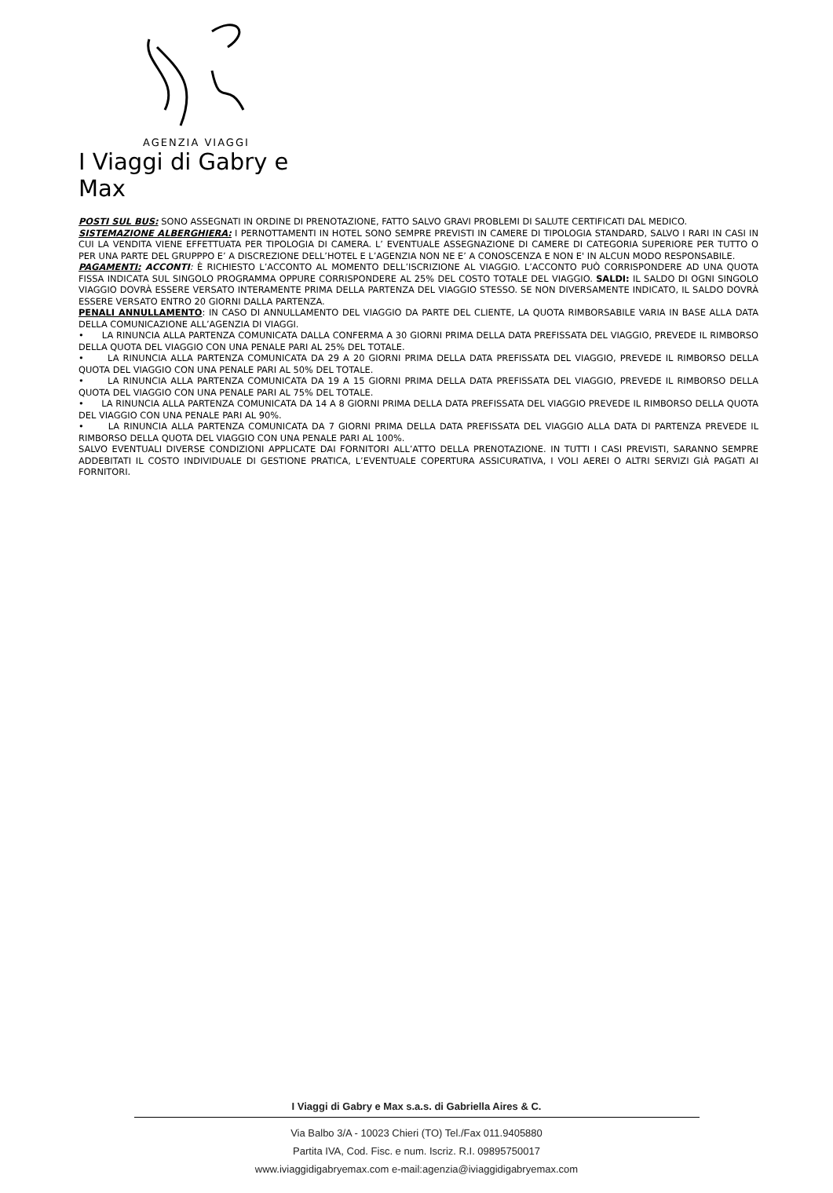AGENZIA VIAGGI
I Viaggi di Gabry e Max
POSTI SUL BUS: SONO ASSEGNATI IN ORDINE DI PRENOTAZIONE, FATTO SALVO GRAVI PROBLEMI DI SALUTE CERTIFICATI DAL MEDICO.
SISTEMAZIONE ALBERGHIERA: I PERNOTTAMENTI IN HOTEL SONO SEMPRE PREVISTI IN CAMERE DI TIPOLOGIA STANDARD, SALVO I RARI IN CASI IN CUI LA VENDITA VIENE EFFETTUATA PER TIPOLOGIA DI CAMERA. L’ EVENTUALE ASSEGNAZIONE DI CAMERE DI CATEGORIA SUPERIORE PER TUTTO O PER UNA PARTE DEL GRUPPPO E’ A DISCREZIONE DELL’HOTEL E L’AGENZIA NON NE E’ A CONOSCENZA E NON E' IN ALCUN MODO RESPONSABILE.
PAGAMENTI: ACCONTI: È RICHIESTO L’ACCONTO AL MOMENTO DELL’ISCRIZIONE AL VIAGGIO. L’ACCONTO PUÒ CORRISPONDERE AD UNA QUOTA FISSA INDICATA SUL SINGOLO PROGRAMMA OPPURE CORRISPONDERE AL 25% DEL COSTO TOTALE DEL VIAGGIO. SALDI: IL SALDO DI OGNI SINGOLO VIAGGIO DOVRÀ ESSERE VERSATO INTERAMENTE PRIMA DELLA PARTENZA DEL VIAGGIO STESSO. SE NON DIVERSAMENTE INDICATO, IL SALDO DOVRÀ ESSERE VERSATO ENTRO 20 GIORNI DALLA PARTENZA.
PENALI ANNULLAMENTO: IN CASO DI ANNULLAMENTO DEL VIAGGIO DA PARTE DEL CLIENTE, LA QUOTA RIMBORSABILE VARIA IN BASE ALLA DATA DELLA COMUNICAZIONE ALL’AGENZIA DI VIAGGI.
• LA RINUNCIA ALLA PARTENZA COMUNICATA DALLA CONFERMA A 30 GIORNI PRIMA DELLA DATA PREFISSATA DEL VIAGGIO, PREVEDE IL RIMBORSO DELLA QUOTA DEL VIAGGIO CON UNA PENALE PARI AL 25% DEL TOTALE.
• LA RINUNCIA ALLA PARTENZA COMUNICATA DA 29 A 20 GIORNI PRIMA DELLA DATA PREFISSATA DEL VIAGGIO, PREVEDE IL RIMBORSO DELLA QUOTA DEL VIAGGIO CON UNA PENALE PARI AL 50% DEL TOTALE.
• LA RINUNCIA ALLA PARTENZA COMUNICATA DA 19 A 15 GIORNI PRIMA DELLA DATA PREFISSATA DEL VIAGGIO, PREVEDE IL RIMBORSO DELLA QUOTA DEL VIAGGIO CON UNA PENALE PARI AL 75% DEL TOTALE.
• LA RINUNCIA ALLA PARTENZA COMUNICATA DA 14 A 8 GIORNI PRIMA DELLA DATA PREFISSATA DEL VIAGGIO PREVEDE IL RIMBORSO DELLA QUOTA DEL VIAGGIO CON UNA PENALE PARI AL 90%.
• LA RINUNCIA ALLA PARTENZA COMUNICATA DA 7 GIORNI PRIMA DELLA DATA PREFISSATA DEL VIAGGIO ALLA DATA DI PARTENZA PREVEDE IL RIMBORSO DELLA QUOTA DEL VIAGGIO CON UNA PENALE PARI AL 100%.
SALVO EVENTUALI DIVERSE CONDIZIONI APPLICATE DAI FORNITORI ALL’ATTO DELLA PRENOTAZIONE. IN TUTTI I CASI PREVISTI, SARANNO SEMPRE ADDEBITATI IL COSTO INDIVIDUALE DI GESTIONE PRATICA, L’EVENTUALE COPERTURA ASSICURATIVA, I VOLI AEREI O ALTRI SERVIZI GIÀ PAGATI AI FORNITORI.
I Viaggi di Gabry e Max s.a.s. di Gabriella Aires & C.
Via Balbo 3/A - 10023 Chieri (TO) Tel./Fax 011.9405880
Partita IVA, Cod. Fisc. e num. Iscriz. R.I. 09895750017
www.iviaggidigabryemax.com e-mail:agenzia@iviaggidigabryemax.com